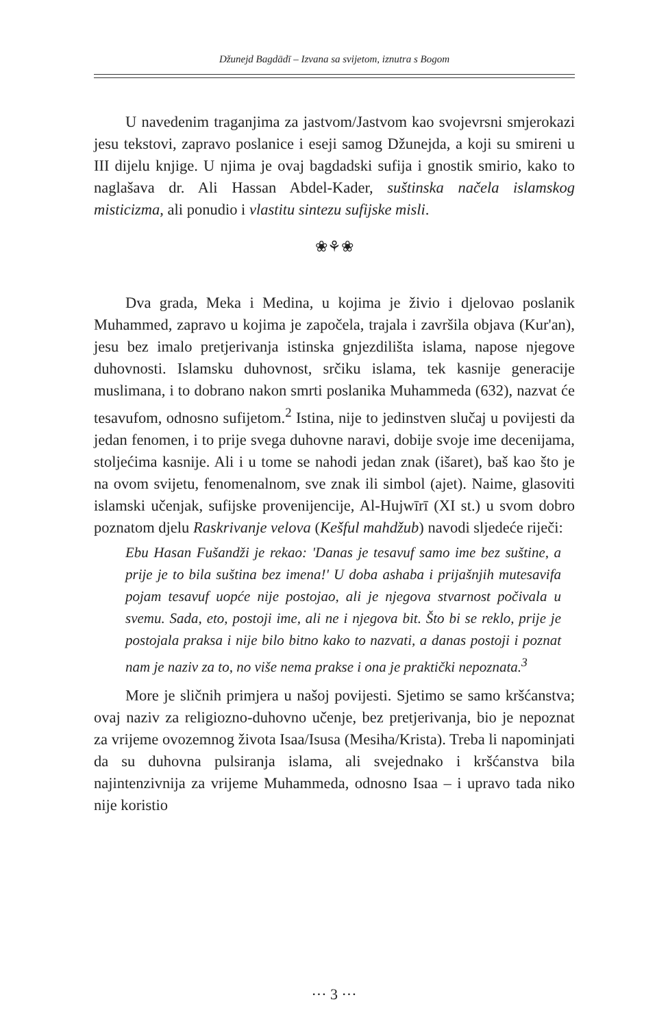Džunejd Bagdādī – Izvana sa svijetom, iznutra s Bogom
U navedenim traganjima za jastvom/Jastvom kao svojevrsni smjerokazi jesu tekstovi, zapravo poslanice i eseji samog Džunejda, a koji su smireni u III dijelu knjige. U njima je ovaj bagdadski sufija i gnostik smirio, kako to naglašava dr. Ali Hassan Abdel-Kader, suštinska načela islamskog misticizma, ali ponudio i vlastitu sintezu sufijske misli.
❀⚘❀
Dva grada, Meka i Medina, u kojima je živio i djelovao poslanik Muhammed, zapravo u kojima je započela, trajala i završila objava (Kur'an), jesu bez imalo pretjerivanja istinska gnjezdilišta islama, napose njegove duhovnosti. Islamsku duhovnost, srčiku islama, tek kasnije generacije muslimana, i to dobrano nakon smrti poslanika Muhammeda (632), nazvat će tesavufom, odnosno sufijetom.<sup>2</sup> Istina, nije to jedinstven slučaj u povijesti da jedan fenomen, i to prije svega duhovne naravi, dobije svoje ime decenijama, stoljećima kasnije. Ali i u tome se nahodi jedan znak (išaret), baš kao što je na ovom svijetu, fenomenalnom, sve znak ili simbol (ajet). Naime, glasoviti islamski učenjak, sufijske provenijencije, Al-Hujwīrī (XI st.) u svom dobro poznatom djelu Raskrivanje velova (Kešful mahdžub) navodi sljedeće riječi:
Ebu Hasan Fušandži je rekao: 'Danas je tesavuf samo ime bez suštine, a prije je to bila suština bez imena!' U doba ashaba i prijašnjih mutesavifa pojam tesavuf uopće nije postojao, ali je njegova stvarnost počivala u svemu. Sada, eto, postoji ime, ali ne i njegova bit. Što bi se reklo, prije je postojala praksa i nije bilo bitno kako to nazvati, a danas postoji i poznat nam je naziv za to, no više nema prakse i ona je praktički nepoznata.<sup>3</sup>
More je sličnih primjera u našoj povijesti. Sjetimo se samo kršćanstva; ovaj naziv za religiozno-duhovno učenje, bez pretjerivanja, bio je nepoznat za vrijeme ovozemnog života Isaa/Isusa (Mesiha/Krista). Treba li napominjati da su duhovna pulsiranja islama, ali svejednako i kršćanstva bila najintenzivnija za vrijeme Muhammeda, odnosno Isaa – i upravo tada niko nije koristio
··· 3 ···